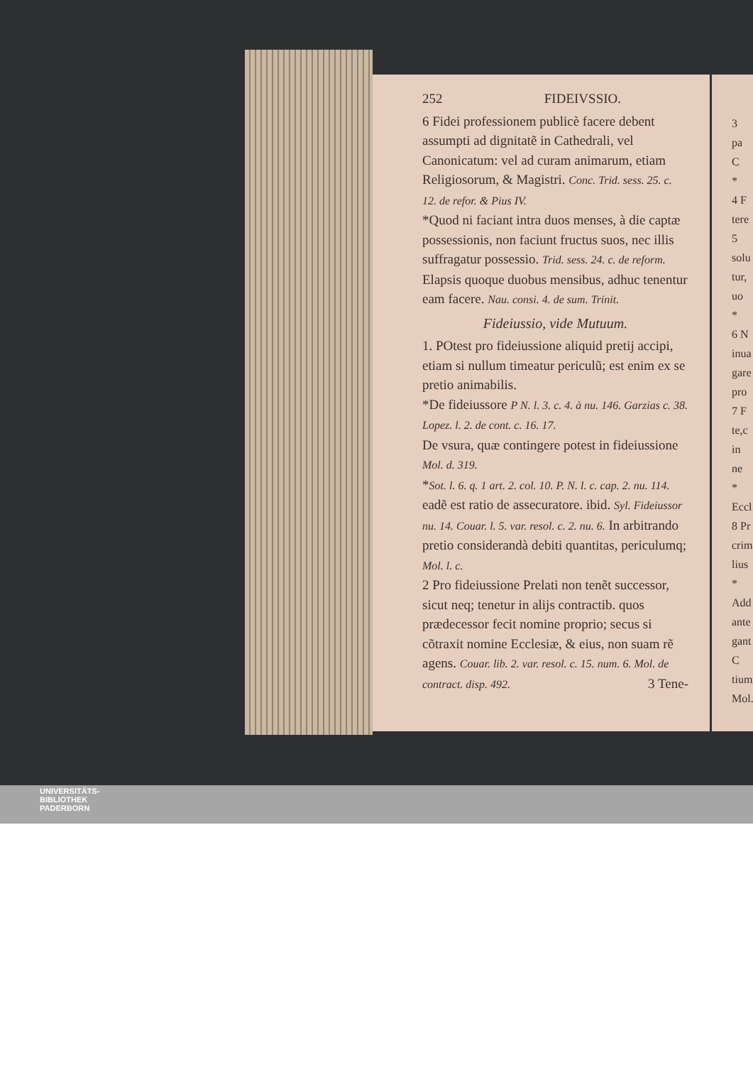252 FIDEIVSSIO.
6 Fidei professionem publicè facere debent assumpti ad dignitatẽ in Cathedrali, vel Canonicatum: vel ad curam animarum, etiam Religiosorum, & Magistri. Conc. Trid. sess. 25. c. 12. de refor. & Pius IV.
*Quod ni faciant intra duos menses, à die captæ possessionis, non faciunt fructus suos, nec illis suffragatur possessio. Trid. sess. 24. c. de reform. Elapsis quoque duobus mensibus, adhuc tenentur eam facere. Nau. consi. 4. de sum. Trinit.
Fideiussio, vide Mutuum.
1. POtest pro fideiussione aliquid pretij accipi, etiam si nullum timeatur periculũ; est enim ex se pretio animabilis.
*De fideiussore P N. l. 3. c. 4. à nu. 146. Garzias c. 38. Lopez. l. 2. de cont. c. 16. 17.
De vsura, quæ contingere potest in fideiussione Mol. d. 319.
*Sot. l. 6. q. 1 art. 2. col. 10. P. N. l. c. cap. 2. nu. 114. eadẽ est ratio de assecuratore. ibid. Syl. Fideiussor nu. 14. Couar. l. 5. var. resol. c. 2. nu. 6. In arbitrando pretio considerandà debiti quantitas, periculumq; Mol. l. c.
2 Pro fideiussione Prelati non tenẽt successor, sicut neq; tenetur in alijs contractib. quos prædecessor fecit nomine proprio; secus si cõtraxit nomine Ecclesiæ, & eius, non suam rẽ agens. Couar. lib. 2. var. resol. c. 15. num. 6. Mol. de contract. disp. 492. 3 Tene-
3
pa
C
*
4 F
tere
5
solu
tur,
uo
*
6 N
inua
gare
pro
7 F
te,c
in ne
*
Eccl
8 Pr
crim
lius
*
Add
ante
gant
C
tium
Mol.
UNIVERSITÄTS-
BIBLIOTHEK
PADERBORN